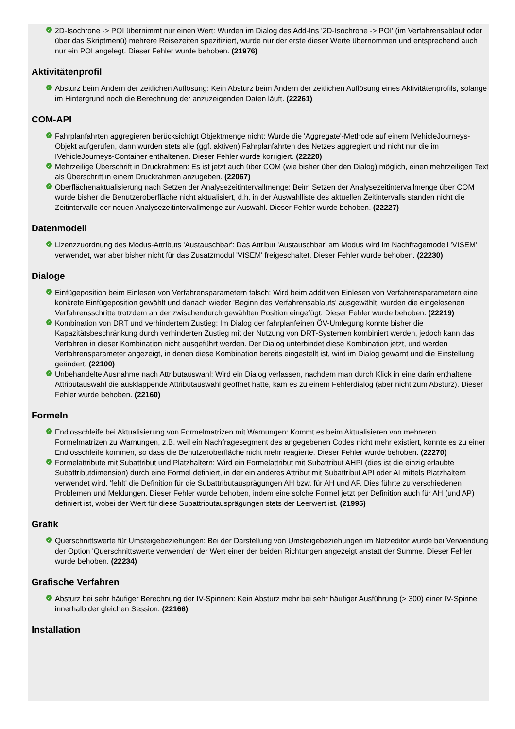✓ 2D-Isochrone -> POI übernimmt nur einen Wert: Wurden im Dialog des Add-Ins '2D-Isochrone -> POI' (im Verfahrensablauf oder über das Skriptmenü) mehrere Reisezeiten spezifiziert, wurde nur der erste dieser Werte übernommen und entsprechend auch nur ein POI angelegt. Dieser Fehler wurde behoben. (21976)
Aktivitätenprofil
✓ Absturz beim Ändern der zeitlichen Auflösung: Kein Absturz beim Ändern der zeitlichen Auflösung eines Aktivitätenprofils, solange im Hintergrund noch die Berechnung der anzuzeigenden Daten läuft. (22261)
COM-API
✓ Fahrplanfahrten aggregieren berücksichtigt Objektmenge nicht: Wurde die 'Aggregate'-Methode auf einem IVehicleJourneys-Objekt aufgerufen, dann wurden stets alle (ggf. aktiven) Fahrplanfahrten des Netzes aggregiert und nicht nur die im IVehicleJourneys-Container enthaltenen. Dieser Fehler wurde korrigiert. (22220)
✓ Mehrzeilige Überschrift in Druckrahmen: Es ist jetzt auch über COM (wie bisher über den Dialog) möglich, einen mehrzeiligen Text als Überschrift in einem Druckrahmen anzugeben. (22067)
✓ Oberflächenaktualisierung nach Setzen der Analysezeitintervallmenge: Beim Setzen der Analysezeitintervallmenge über COM wurde bisher die Benutzeroberfläche nicht aktualisiert, d.h. in der Auswahlliste des aktuellen Zeitintervalls standen nicht die Zeitintervalle der neuen Analysezeitintervallmenge zur Auswahl. Dieser Fehler wurde behoben. (22227)
Datenmodell
✓ Lizenzzuordnung des Modus-Attributs 'Austauschbar': Das Attribut 'Austauschbar' am Modus wird im Nachfragemodell 'VISEM' verwendet, war aber bisher nicht für das Zusatzmodul 'VISEM' freigeschaltet. Dieser Fehler wurde behoben. (22230)
Dialoge
✓ Einfügeposition beim Einlesen von Verfahrensparametern falsch: Wird beim additiven Einlesen von Verfahrensparametern eine konkrete Einfügeposition gewählt und danach wieder 'Beginn des Verfahrensablaufs' ausgewählt, wurden die eingelesenen Verfahrensschritte trotzdem an der zwischendurch gewählten Position eingefügt. Dieser Fehler wurde behoben. (22219)
✓ Kombination von DRT und verhindertem Zustieg: Im Dialog der fahrplanfeinen ÖV-Umlegung konnte bisher die Kapazitätsbeschränkung durch verhinderten Zustieg mit der Nutzung von DRT-Systemen kombiniert werden, jedoch kann das Verfahren in dieser Kombination nicht ausgeführt werden. Der Dialog unterbindet diese Kombination jetzt, und werden Verfahrensparameter angezeigt, in denen diese Kombination bereits eingestellt ist, wird im Dialog gewarnt und die Einstellung geändert. (22100)
✓ Unbehandelte Ausnahme nach Attributauswahl: Wird ein Dialog verlassen, nachdem man durch Klick in eine darin enthaltene Attributauswahl die ausklappende Attributauswahl geöffnet hatte, kam es zu einem Fehlerdialog (aber nicht zum Absturz). Dieser Fehler wurde behoben. (22160)
Formeln
✓ Endlosschleife bei Aktualisierung von Formelmatrizen mit Warnungen: Kommt es beim Aktualisieren von mehreren Formelmatrizen zu Warnungen, z.B. weil ein Nachfragesegment des angegebenen Codes nicht mehr existiert, konnte es zu einer Endlosschleife kommen, so dass die Benutzeroberfläche nicht mehr reagierte. Dieser Fehler wurde behoben. (22270)
✓ Formelattribute mit Subattribut und Platzhaltern: Wird ein Formelattribut mit Subattribut AHPI (dies ist die einzig erlaubte Subattributdimension) durch eine Formel definiert, in der ein anderes Attribut mit Subattribut API oder AI mittels Platzhaltern verwendet wird, 'fehlt' die Definition für die Subattributausprägungen AH bzw. für AH und AP. Dies führte zu verschiedenen Problemen und Meldungen. Dieser Fehler wurde behoben, indem eine solche Formel jetzt per Definition auch für AH (und AP) definiert ist, wobei der Wert für diese Subattributausprägungen stets der Leerwert ist. (21995)
Grafik
✓ Querschnittswerte für Umsteigebeziehungen: Bei der Darstellung von Umsteigebeziehungen im Netzeditor wurde bei Verwendung der Option 'Querschnittswerte verwenden' der Wert einer der beiden Richtungen angezeigt anstatt der Summe. Dieser Fehler wurde behoben. (22234)
Grafische Verfahren
✓ Absturz bei sehr häufiger Berechnung der IV-Spinnen: Kein Absturz mehr bei sehr häufiger Ausführung (> 300) einer IV-Spinne innerhalb der gleichen Session. (22166)
Installation